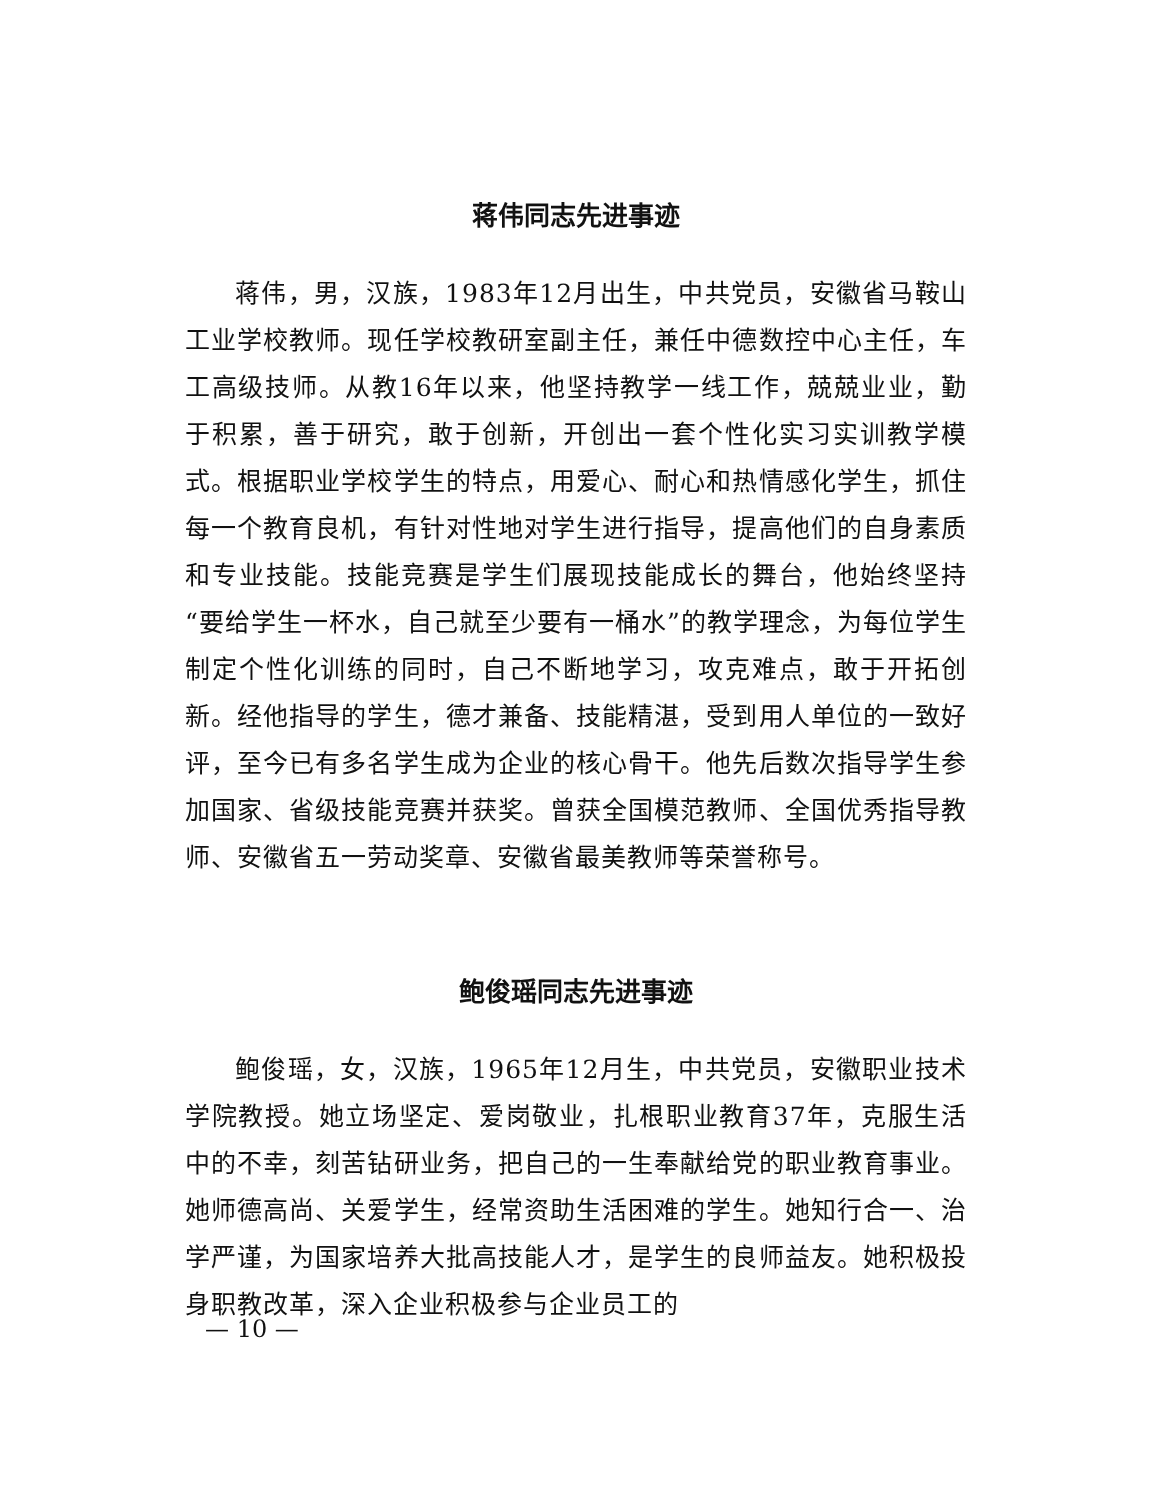蒋伟同志先进事迹
蒋伟，男，汉族，1983年12月出生，中共党员，安徽省马鞍山工业学校教师。现任学校教研室副主任，兼任中德数控中心主任，车工高级技师。从教16年以来，他坚持教学一线工作，兢兢业业，勤于积累，善于研究，敢于创新，开创出一套个性化实习实训教学模式。根据职业学校学生的特点，用爱心、耐心和热情感化学生，抓住每一个教育良机，有针对性地对学生进行指导，提高他们的自身素质和专业技能。技能竞赛是学生们展现技能成长的舞台，他始终坚持“要给学生一杯水，自己就至少要有一桶水”的教学理念，为每位学生制定个性化训练的同时，自己不断地学习，攻克难点，敢于开拓创新。经他指导的学生，德才兼备、技能精湛，受到用人单位的一致好评，至今已有多名学生成为企业的核心骨干。他先后数次指导学生参加国家、省级技能竞赛并获奖。曾获全国模范教师、全国优秀指导教师、安徽省五一劳动奖章、安徽省最美教师等荣誉称号。
鲍俊瑶同志先进事迹
鲍俊瑶，女，汉族，1965年12月生，中共党员，安徽职业技术学院教授。她立场坚定、爱岗敬业，扎根职业教育37年，克服生活中的不幸，刻苦钻研业务，把自己的一生奉献给党的职业教育事业。她师德高尚、关爱学生，经常资助生活困难的学生。她知行合一、治学严谨，为国家培养大批高技能人才，是学生的良师益友。她积极投身职教改革，深入企业积极参与企业员工的
— 10 —